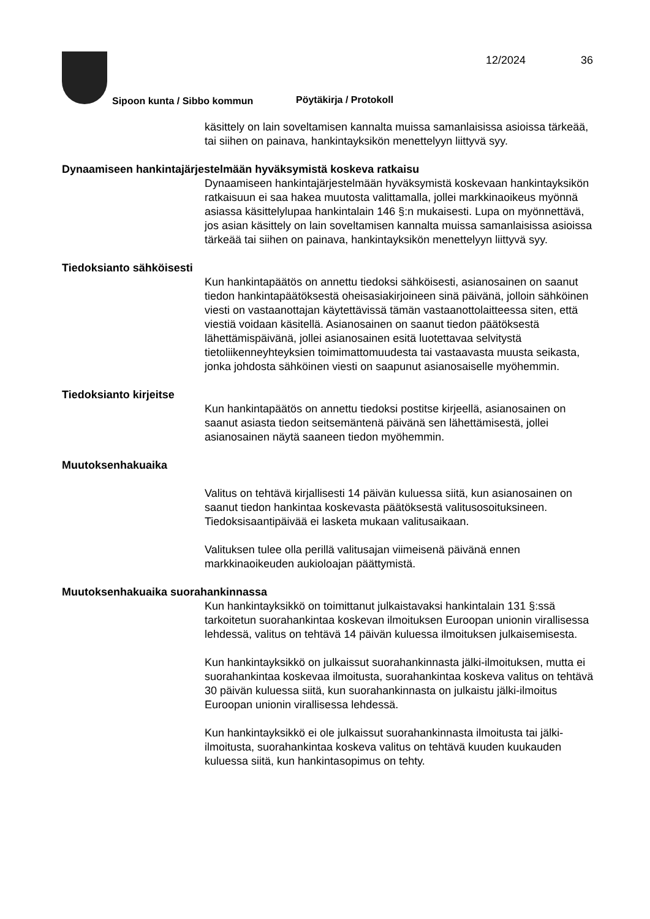Sipoon kunta / Sibbo kommun Pöytäkirja / Protokoll
12/2024 36
käsittely on lain soveltamisen kannalta muissa samanlaisissa asioissa tärkeää, tai siihen on painava, hankintayksikön menettelyyn liittyvä syy.
Dynaamiseen hankintajärjestelmään hyväksymistä koskeva ratkaisu
Dynaamiseen hankintajärjestelmään hyväksymistä koskevaan hankintayksikön ratkaisuun ei saa hakea muutosta valittamalla, jollei markkinaoikeus myönnä asiassa käsittelylupaa hankintalain 146 §:n mukaisesti. Lupa on myönnettävä, jos asian käsittely on lain soveltamisen kannalta muissa samanlaisissa asioissa tärkeää tai siihen on painava, hankintayksikön menettelyyn liittyvä syy.
Tiedoksianto sähköisesti
Kun hankintapäätös on annettu tiedoksi sähköisesti, asianosainen on saanut tiedon hankintapäätöksestä oheisasiakirjoineen sinä päivänä, jolloin sähköinen viesti on vastaanottajan käytettävissä tämän vastaanottolaitteessa siten, että viestiä voidaan käsitellä. Asianosainen on saanut tiedon päätöksestä lähettämispäivänä, jollei asianosainen esitä luotettavaa selvitystä tietoliikenneyhteyksien toimimattomuudesta tai vastaavasta muusta seikasta, jonka johdosta sähköinen viesti on saapunut asianosaiselle myöhemmin.
Tiedoksianto kirjeitse
Kun hankintapäätös on annettu tiedoksi postitse kirjeellä, asianosainen on saanut asiasta tiedon seitsemäntenä päivänä sen lähettämisestä, jollei asianosainen näytä saaneen tiedon myöhemmin.
Muutoksenhakuaika
Valitus on tehtävä kirjallisesti 14 päivän kuluessa siitä, kun asianosainen on saanut tiedon hankintaa koskevasta päätöksestä valitusosoituksineen. Tiedoksisaantipäivää ei lasketa mukaan valitusaikaan.
Valituksen tulee olla perillä valitusajan viimeisenä päivänä ennen markkinaoikeuden aukioloajan päättymistä.
Muutoksenhakuaika suorahankinnassa
Kun hankintayksikkö on toimittanut julkaistavaksi hankintalain 131 §:ssä tarkoitetun suorahankintaa koskevan ilmoituksen Euroopan unionin virallisessa lehdessä, valitus on tehtävä 14 päivän kuluessa ilmoituksen julkaisemisesta.
Kun hankintayksikkö on julkaissut suorahankinnasta jälki-ilmoituksen, mutta ei suorahankintaa koskevaa ilmoitusta, suorahankintaa koskeva valitus on tehtävä 30 päivän kuluessa siitä, kun suorahankinnasta on julkaistu jälki-ilmoitus Euroopan unionin virallisessa lehdessä.
Kun hankintayksikkö ei ole julkaissut suorahankinnasta ilmoitusta tai jälki-ilmoitusta, suorahankintaa koskeva valitus on tehtävä kuuden kuukauden kuluessa siitä, kun hankintasopimus on tehty.